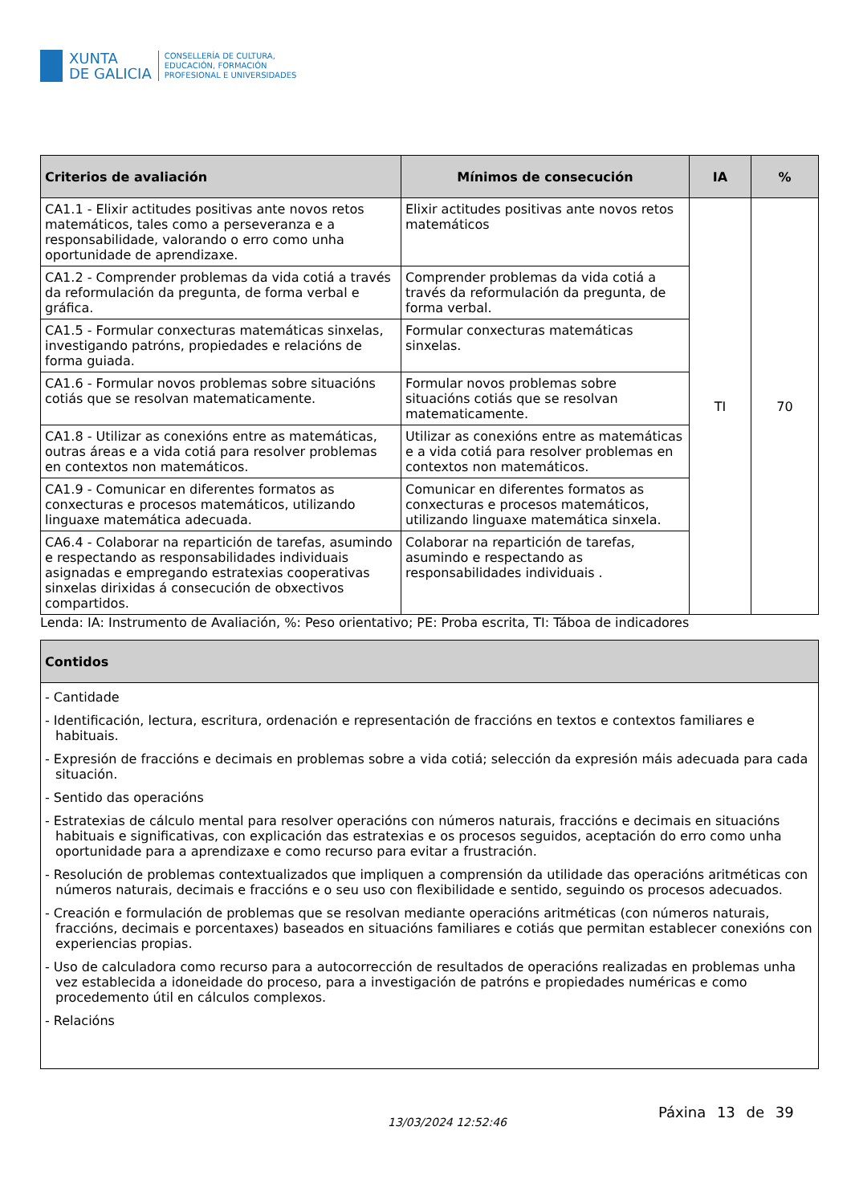XUNTA
DE GALICIA
CONSELLERÍA DE CULTURA,
EDUCACIÓN, FORMACIÓN
PROFESIONAL E UNIVERSIDADES
| Criterios de avaliación | Mínimos de consecución | IA | % |
| --- | --- | --- | --- |
| CA1.1 - Elixir actitudes positivas ante novos retos matemáticos, tales como a perseveranza e a responsabilidade, valorando o erro como unha oportunidade de aprendizaxe. | Elixir actitudes positivas ante novos retos matemáticos | TI | 70 |
| CA1.2 - Comprender problemas da vida cotiá a través da reformulación da pregunta, de forma verbal e gráfica. | Comprender problemas da vida cotiá a través da reformulación da pregunta, de forma verbal. | | |
| CA1.5 - Formular conxecturas matemáticas sinxelas, investigando patróns, propiedades e relacións de forma guiada. | Formular conxecturas matemáticas sinxelas. | | |
| CA1.6 - Formular novos problemas sobre situacións cotiás que se resolvan matematicamente. | Formular novos problemas sobre situacións cotiás que se resolvan matematicamente. | | |
| CA1.8 - Utilizar as conexións entre as matemáticas, outras áreas e a vida cotiá para resolver problemas en contextos non matemáticos. | Utilizar as conexións entre as matemáticas e a vida cotiá para resolver problemas en contextos non matemáticos. | | |
| CA1.9 - Comunicar en diferentes formatos as conxecturas e procesos matemáticos, utilizando linguaxe matemática adecuada. | Comunicar en diferentes formatos as conxecturas e procesos matemáticos, utilizando linguaxe matemática sinxela. | | |
| CA6.4 - Colaborar na repartición de tarefas, asumindo e respectando as responsabilidades individuais asignadas e empregando estratexias cooperativas sinxelas dirixidas á consecución de obxectivos compartidos. | Colaborar na repartición de tarefas, asumindo e respectando as responsabilidades individuais . | | |
Lenda: IA: Instrumento de Avaliación, %: Peso orientativo; PE: Proba escrita, TI: Táboa de indicadores
| Contidos |
| --- |
| - Cantidade - Identificación, lectura, escritura, ordenación e representación de fraccións en textos e contextos familiares e habituais. - Expresión de fraccións e decimais en problemas sobre a vida cotiá; selección da expresión máis adecuada para cada situación. - Sentido das operacións - Estratexias de cálculo mental para resolver operacións con números naturais, fraccións e decimais en situacións habituais e significativas, con explicación das estratexias e os procesos seguidos, aceptación do erro como unha oportunidade para a aprendizaxe e como recurso para evitar a frustración. - Resolución de problemas contextualizados que impliquen a comprensión da utilidade das operacións aritméticas con números naturais, decimais e fraccións e o seu uso con flexibilidade e sentido, seguindo os procesos adecuados. - Creación e formulación de problemas que se resolvan mediante operacións aritméticas (con números naturais, fraccións, decimais e porcentaxes) baseados en situacións familiares e cotiás que permitan establecer conexións con experiencias propias. - Uso de calculadora como recurso para a autocorrección de resultados de operacións realizadas en problemas unha vez establecida a idoneidade do proceso, para a investigación de patróns e propiedades numéricas e como procedemento útil en cálculos complexos. - Relacións |
13/03/2024 12:52:46
Páxina 13 de 39